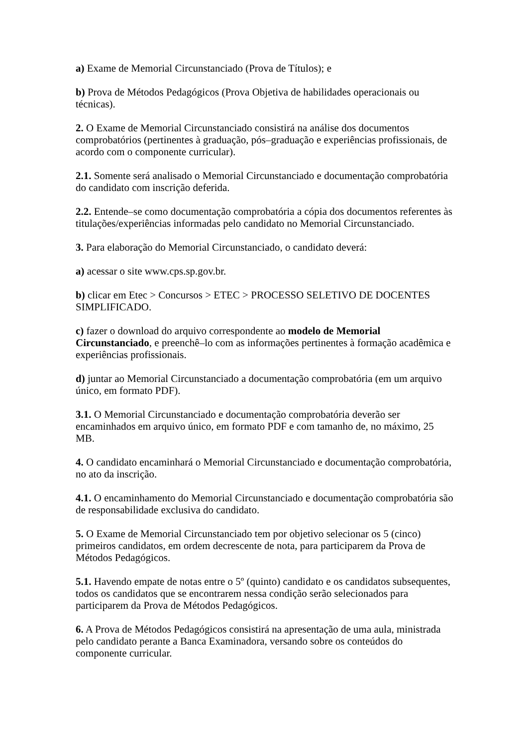a) Exame de Memorial Circunstanciado (Prova de Títulos); e
b) Prova de Métodos Pedagógicos (Prova Objetiva de habilidades operacionais ou técnicas).
2. O Exame de Memorial Circunstanciado consistirá na análise dos documentos comprobatórios (pertinentes à graduação, pós–graduação e experiências profissionais, de acordo com o componente curricular).
2.1. Somente será analisado o Memorial Circunstanciado e documentação comprobatória do candidato com inscrição deferida.
2.2. Entende–se como documentação comprobatória a cópia dos documentos referentes às titulações/experiências informadas pelo candidato no Memorial Circunstanciado.
3. Para elaboração do Memorial Circunstanciado, o candidato deverá:
a) acessar o site www.cps.sp.gov.br.
b) clicar em Etec > Concursos > ETEC > PROCESSO SELETIVO DE DOCENTES SIMPLIFICADO.
c) fazer o download do arquivo correspondente ao modelo de Memorial Circunstanciado, e preenchê–lo com as informações pertinentes à formação acadêmica e experiências profissionais.
d) juntar ao Memorial Circunstanciado a documentação comprobatória (em um arquivo único, em formato PDF).
3.1. O Memorial Circunstanciado e documentação comprobatória deverão ser encaminhados em arquivo único, em formato PDF e com tamanho de, no máximo, 25 MB.
4. O candidato encaminhará o Memorial Circunstanciado e documentação comprobatória, no ato da inscrição.
4.1. O encaminhamento do Memorial Circunstanciado e documentação comprobatória são de responsabilidade exclusiva do candidato.
5. O Exame de Memorial Circunstanciado tem por objetivo selecionar os 5 (cinco) primeiros candidatos, em ordem decrescente de nota, para participarem da Prova de Métodos Pedagógicos.
5.1. Havendo empate de notas entre o 5º (quinto) candidato e os candidatos subsequentes, todos os candidatos que se encontrarem nessa condição serão selecionados para participarem da Prova de Métodos Pedagógicos.
6. A Prova de Métodos Pedagógicos consistirá na apresentação de uma aula, ministrada pelo candidato perante a Banca Examinadora, versando sobre os conteúdos do componente curricular.